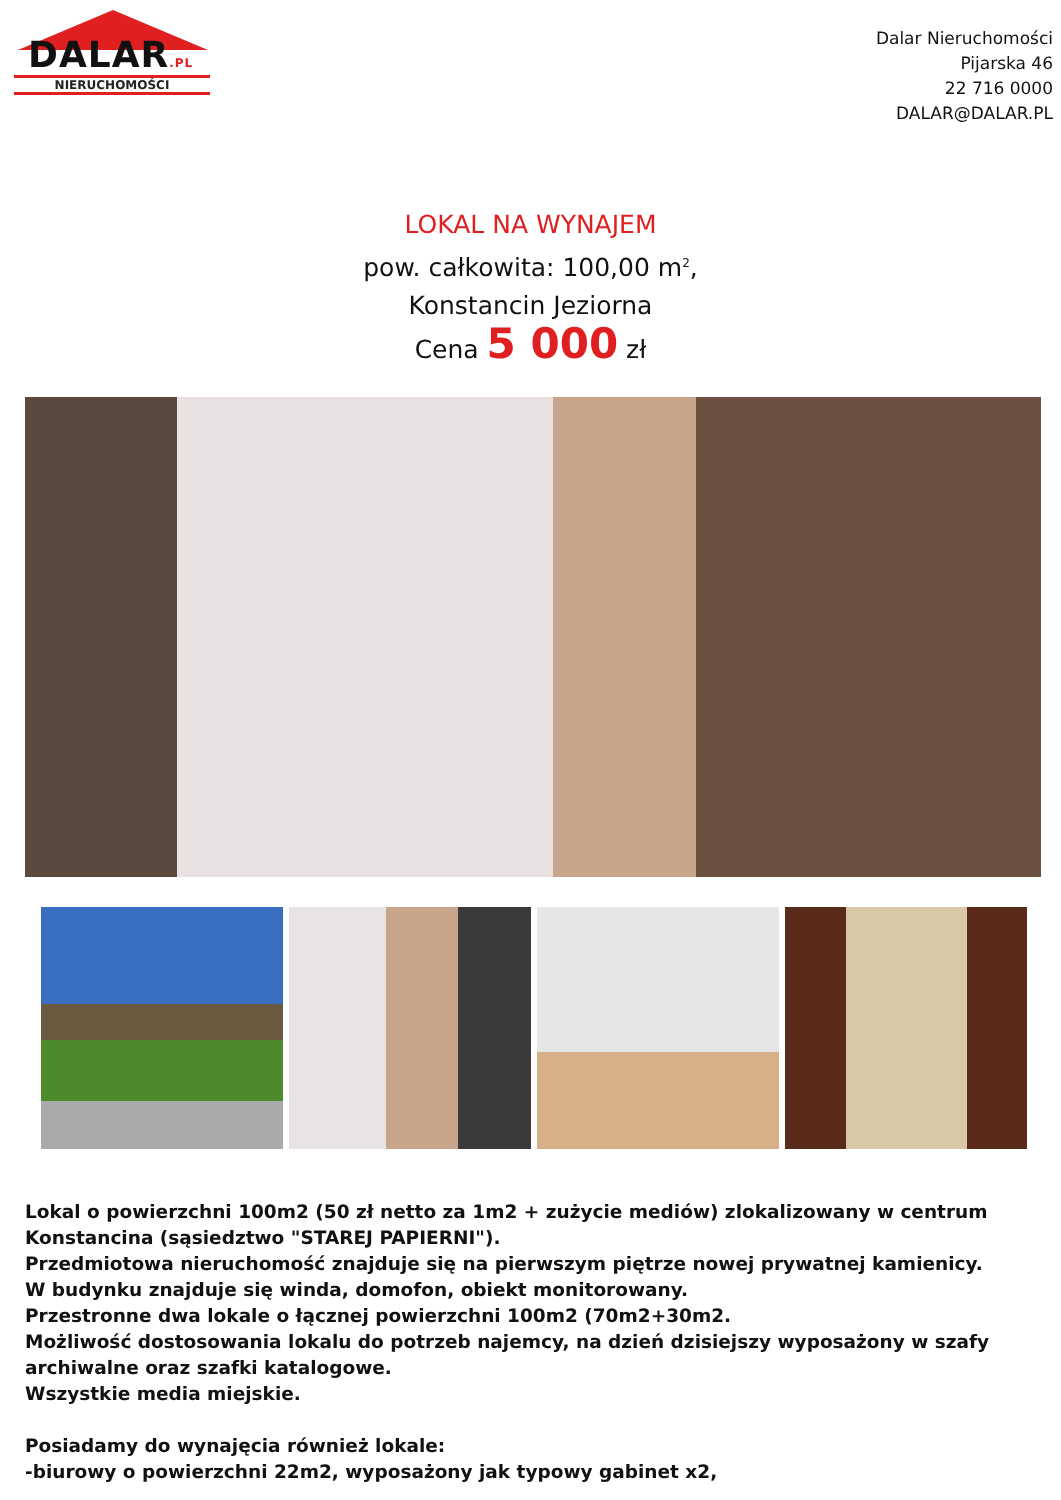DALAR.PL
NIERUCHOMOŚCI
Dalar Nieruchomości
Pijarska 46
22 716 0000
DALAR@DALAR.PL
LOKAL NA WYNAJEM
pow. całkowita: 100,00 m<sup>2</sup>,
Konstancin Jeziorna
Cena 5 000 zł
Lokal o powierzchni 100m2 (50 zł netto za 1m2 + zużycie mediów) zlokalizowany w centrum Konstancina (sąsiedztwo "STAREJ PAPIERNI").
Przedmiotowa nieruchomość znajduje się na pierwszym piętrze nowej prywatnej kamienicy.
W budynku znajduje się winda, domofon, obiekt monitorowany.
Przestronne dwa lokale o łącznej powierzchni 100m2 (70m2+30m2.
Możliwość dostosowania lokalu do potrzeb najemcy, na dzień dzisiejszy wyposażony w szafy archiwalne oraz szafki katalogowe.
Wszystkie media miejskie.
Posiadamy do wynajęcia również lokale:
-biurowy o powierzchni 22m2, wyposażony jak typowy gabinet x2,